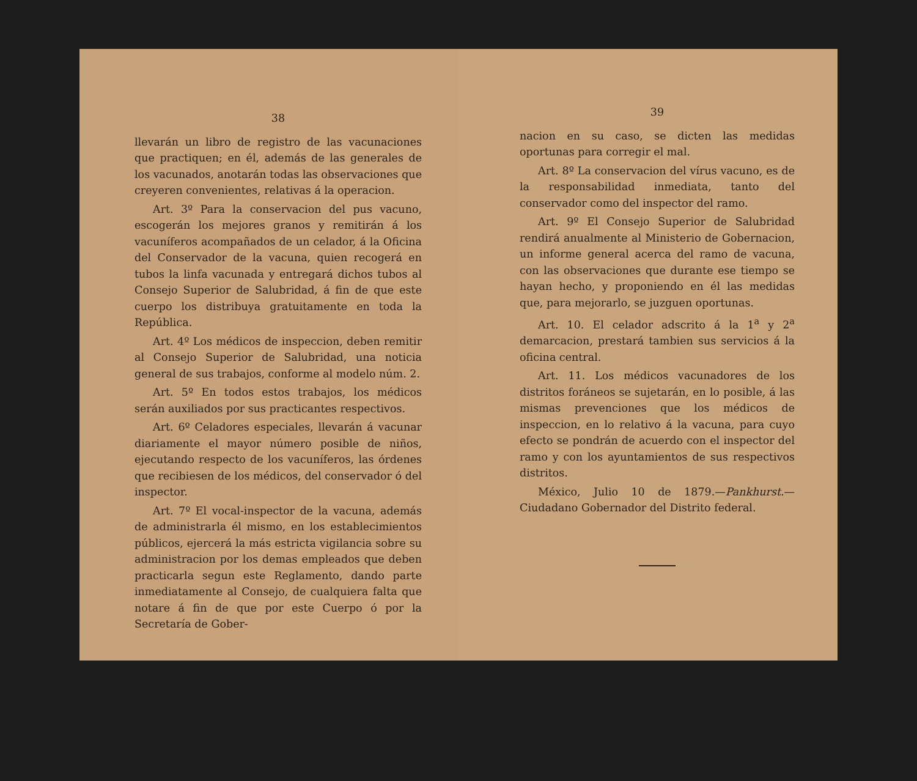38
llevarán un libro de registro de las vacunaciones que practiquen; en él, además de las generales de los vacunados, anotarán todas las observaciones que creyeren convenientes, relativas á la operacion.
Art. 3º Para la conservacion del pus vacuno, escogerán los mejores granos y remitirán á los vacuníferos acompañados de un celador, á la Oficina del Conservador de la vacuna, quien recogerá en tubos la linfa vacunada y entregará dichos tubos al Consejo Superior de Salubridad, á fin de que este cuerpo los distribuya gratuitamente en toda la República.
Art. 4º Los médicos de inspeccion, deben remitir al Consejo Superior de Salubridad, una noticia general de sus trabajos, conforme al modelo núm. 2.
Art. 5º En todos estos trabajos, los médicos serán auxiliados por sus practicantes respectivos.
Art. 6º Celadores especiales, llevarán á vacunar diariamente el mayor número posible de niños, ejecutando respecto de los vacuníferos, las órdenes que recibiesen de los médicos, del conservador ó del inspector.
Art. 7º El vocal-inspector de la vacuna, además de administrarla él mismo, en los establecimientos públicos, ejercerá la más estricta vigilancia sobre su administracion por los demas empleados que deben practicarla segun este Reglamento, dando parte inmediatamente al Consejo, de cualquiera falta que notare á fin de que por este Cuerpo ó por la Secretaría de Gober-
39
nacion en su caso, se dicten las medidas oportunas para corregir el mal.
Art. 8º La conservacion del vírus vacuno, es de la responsabilidad inmediata, tanto del conservador como del inspector del ramo.
Art. 9º El Consejo Superior de Salubridad rendirá anualmente al Ministerio de Gobernacion, un informe general acerca del ramo de vacuna, con las observaciones que durante ese tiempo se hayan hecho, y proponiendo en él las medidas que, para mejorarlo, se juzguen oportunas.
Art. 10. El celador adscrito á la 1<sup>a</sup> y 2<sup>a</sup> demarcacion, prestará tambien sus servicios á la oficina central.
Art. 11. Los médicos vacunadores de los distritos foráneos se sujetarán, en lo posible, á las mismas prevenciones que los médicos de inspeccion, en lo relativo á la vacuna, para cuyo efecto se pondrán de acuerdo con el inspector del ramo y con los ayuntamientos de sus respectivos distritos.
México, Julio 10 de 1879.—Pankhurst.—Ciudadano Gobernador del Distrito federal.